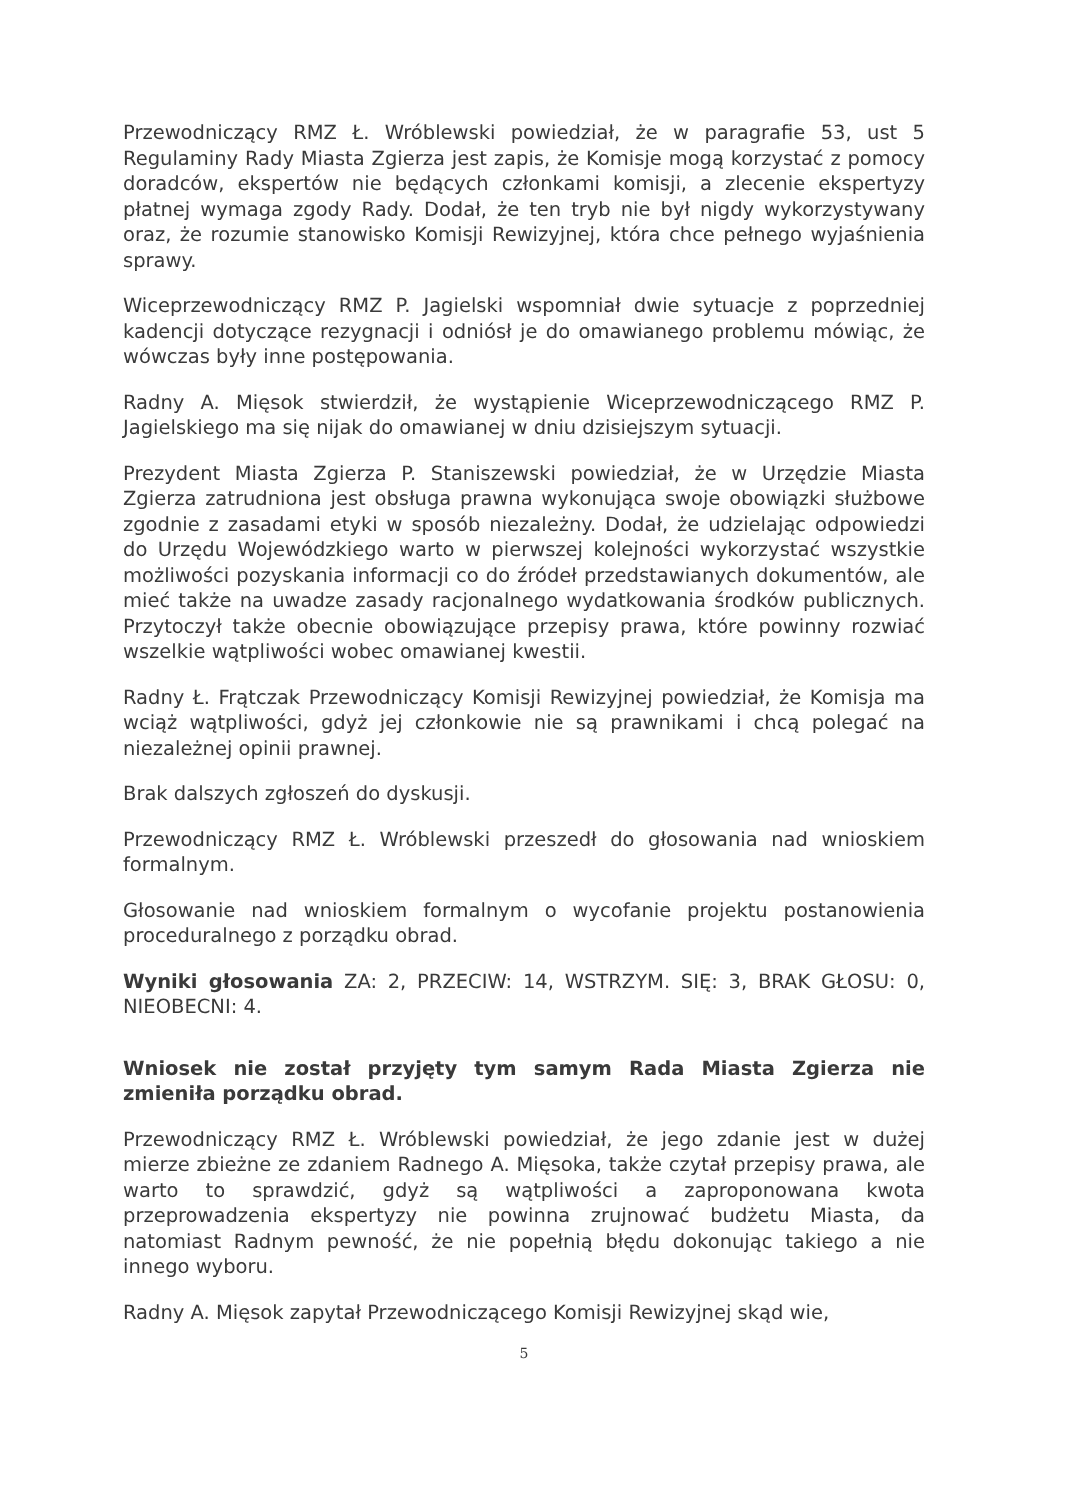Przewodniczący RMZ Ł. Wróblewski powiedział, że w paragrafie 53, ust 5 Regulaminy Rady Miasta Zgierza jest zapis, że Komisje mogą korzystać z pomocy doradców, ekspertów nie będących członkami komisji, a zlecenie ekspertyzy płatnej wymaga zgody Rady. Dodał, że ten tryb nie był nigdy wykorzystywany oraz, że rozumie stanowisko Komisji Rewizyjnej, która chce pełnego wyjaśnienia sprawy.
Wiceprzewodniczący RMZ P. Jagielski wspomniał dwie sytuacje z poprzedniej kadencji dotyczące rezygnacji i odniósł je do omawianego problemu mówiąc, że wówczas były inne postępowania.
Radny A. Mięsok stwierdził, że wystąpienie Wiceprzewodniczącego RMZ P. Jagielskiego ma się nijak do omawianej w dniu dzisiejszym sytuacji.
Prezydent Miasta Zgierza P. Staniszewski powiedział, że w Urzędzie Miasta Zgierza zatrudniona jest obsługa prawna wykonująca swoje obowiązki służbowe zgodnie z zasadami etyki w sposób niezależny. Dodał, że udzielając odpowiedzi do Urzędu Wojewódzkiego warto w pierwszej kolejności wykorzystać wszystkie możliwości pozyskania informacji co do źródeł przedstawianych dokumentów, ale mieć także na uwadze zasady racjonalnego wydatkowania środków publicznych. Przytoczył także obecnie obowiązujące przepisy prawa, które powinny rozwiać wszelkie wątpliwości wobec omawianej kwestii.
Radny Ł. Frątczak Przewodniczący Komisji Rewizyjnej powiedział, że Komisja ma wciąż wątpliwości, gdyż jej członkowie nie są prawnikami i chcą polegać na niezależnej opinii prawnej.
Brak dalszych zgłoszeń do dyskusji.
Przewodniczący RMZ Ł. Wróblewski przeszedł do głosowania nad wnioskiem formalnym.
Głosowanie nad wnioskiem formalnym o wycofanie projektu postanowienia proceduralnego z porządku obrad.
Wyniki głosowania ZA: 2, PRZECIW: 14, WSTRZYM. SIĘ: 3, BRAK GŁOSU: 0, NIEOBECNI: 4.
Wniosek nie został przyjęty tym samym Rada Miasta Zgierza nie zmieniła porządku obrad.
Przewodniczący RMZ Ł. Wróblewski powiedział, że jego zdanie jest w dużej mierze zbieżne ze zdaniem Radnego A. Mięsoka, także czytał przepisy prawa, ale warto to sprawdzić, gdyż są wątpliwości a zaproponowana kwota przeprowadzenia ekspertyzy nie powinna zrujnować budżetu Miasta, da natomiast Radnym pewność, że nie popełnią błędu dokonując takiego a nie innego wyboru.
Radny A. Mięsok zapytał Przewodniczącego Komisji Rewizyjnej skąd wie,
5